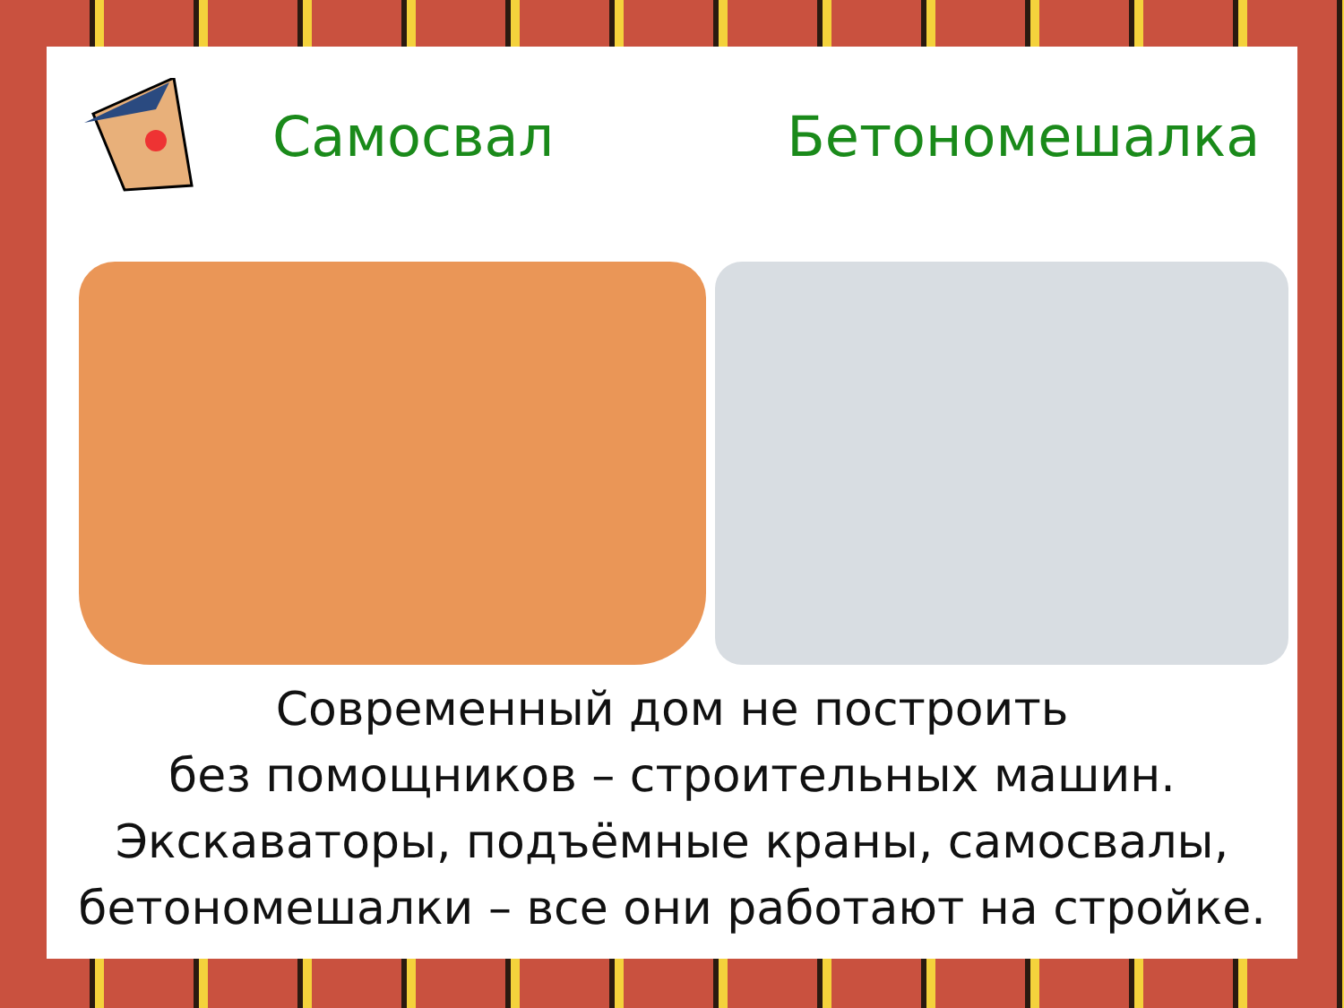Самосвал Бетономешалка
Современный дом не построить
без помощников – строительных машин.
Экскаваторы, подъёмные краны, самосвалы,
бетономешалки – все они работают на стройке.